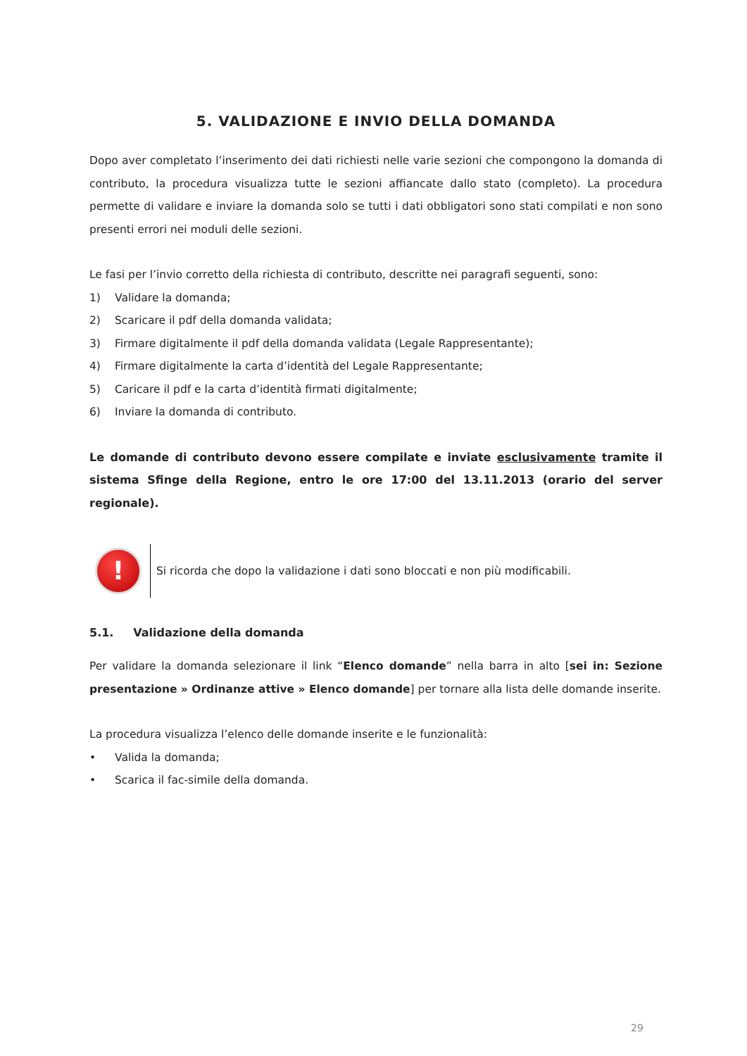5. VALIDAZIONE E INVIO DELLA DOMANDA
Dopo aver completato l’inserimento dei dati richiesti nelle varie sezioni che compongono la domanda di contributo, la procedura visualizza tutte le sezioni affiancate dallo stato (completo). La procedura permette di validare e inviare la domanda solo se tutti i dati obbligatori sono stati compilati e non sono presenti errori nei moduli delle sezioni.
Le fasi per l’invio corretto della richiesta di contributo, descritte nei paragrafi seguenti, sono:
1) Validare la domanda;
2) Scaricare il pdf della domanda validata;
3) Firmare digitalmente il pdf della domanda validata (Legale Rappresentante);
4) Firmare digitalmente la carta d’identità del Legale Rappresentante;
5) Caricare il pdf e la carta d’identità firmati digitalmente;
6) Inviare la domanda di contributo.
Le domande di contributo devono essere compilate e inviate esclusivamente tramite il sistema Sfinge della Regione, entro le ore 17:00 del 13.11.2013 (orario del server regionale).
!
Si ricorda che dopo la validazione i dati sono bloccati e non più modificabili.
5.1. Validazione della domanda
Per validare la domanda selezionare il link “Elenco domande” nella barra in alto [sei in: Sezione presentazione » Ordinanze attive » Elenco domande] per tornare alla lista delle domande inserite.
La procedura visualizza l’elenco delle domande inserite e le funzionalità:
• Valida la domanda;
• Scarica il fac-simile della domanda.
29